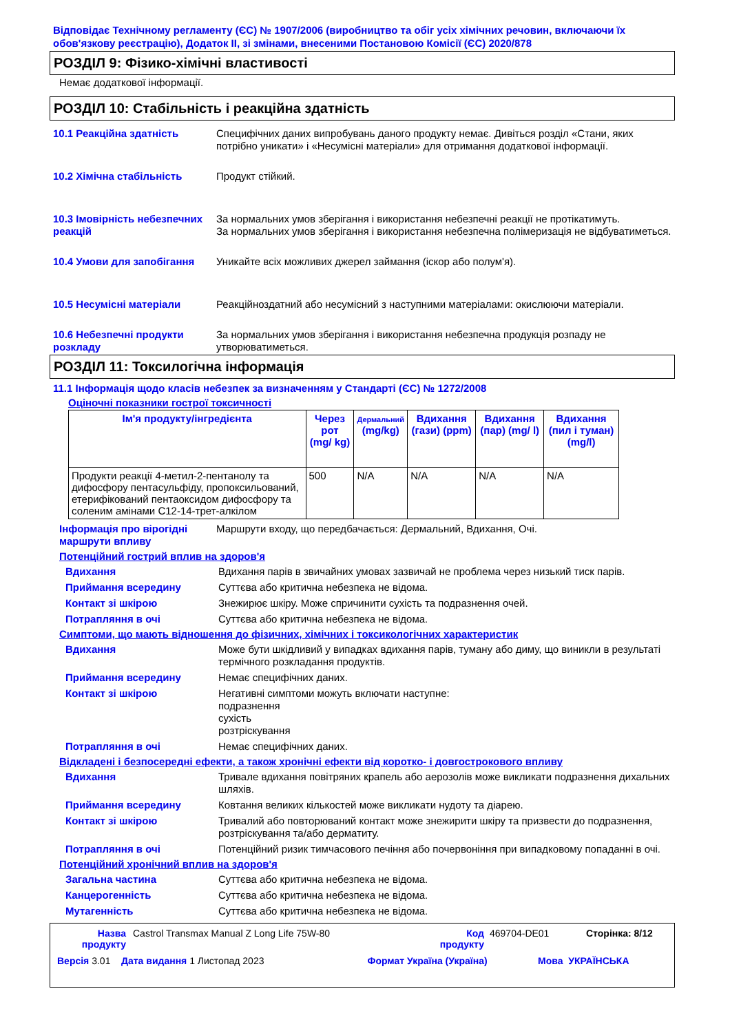Відповідає Технічному регламенту (ЄС) № 1907/2006 (виробництво та обіг усіх хімічних речовин, включаючи їх обов'язкову реєстрацію), Додаток II, зі змінами, внесеними Постановою Комісії (ЄС) 2020/878
РОЗДІЛ 9: Фізико-хімічні властивості
Немає додаткової інформації.
РОЗДІЛ 10: Стабільність і реакційна здатність
10.1 Реакційна здатність Специфічних даних випробувань даного продукту немає. Дивіться розділ «Стани, яких потрібно уникати» і «Несумісні матеріали» для отримання додаткової інформації.
10.2 Хімічна стабільність Продукт стійкий.
10.3 Імовірність небезпечних реакцій
За нормальних умов зберігання і використання небезпечні реакції не протікатимуть.
За нормальних умов зберігання і використання небезпечна полімеризація не відбуватиметься.
10.4 Умови для запобігання Уникайте всіх можливих джерел займання (іскор або полум'я).
10.5 Несумісні матеріали Реакційноздатний або несумісний з наступними матеріалами: окислюючи матеріали.
10.6 Небезпечні продукти розкладу
За нормальних умов зберігання і використання небезпечна продукція розпаду не утворюватиметься.
РОЗДІЛ 11: Токсилогічна інформація
11.1 Інформація щодо класів небезпек за визначенням у Стандарті (ЄС) № 1272/2008
Оціночні показники гострої токсичності
| Ім'я продукту/інгредієнта | Через рот (mg/ kg) | Дермальний (mg/kg) | Вдихання (гази) (ppm) | Вдихання (пар) (mg/ l) | Вдихання (пил і туман) (mg/l) |
| --- | --- | --- | --- | --- | --- |
| Продукти реакції 4-метил-2-пентанолу та дифосфору пентасульфіду, пропоксильований, етерифікований пентаоксидом дифосфору та соленим амінами C12-14-трет-алкілом | 500 | N/A | N/A | N/A | N/A |
Інформація про вірогідні маршрути впливу
Маршрути входу, що передбачається: Дермальний, Вдихання, Очі.
Потенційний гострий вплив на здоров'я
Вдихання Вдихання парів в звичайних умовах зазвичай не проблема через низький тиск парів.
Приймання всередину Суттєва або критична небезпека не відома.
Контакт зі шкірою Знежирює шкіру. Може спричинити сухість та подразнення очей.
Потрапляння в очі Суттєва або критична небезпека не відома.
Симптоми, що мають відношення до фізичних, хімічних і токсикологічних характеристик
Вдихання Може бути шкідливий у випадках вдихання парів, туману або диму, що виникли в результаті термічного розкладання продуктів.
Приймання всередину Немає специфічних даних.
Контакт зі шкірою Негативні симптоми можуть включати наступне:
подразнення
сухість
розтріскування
Потрапляння в очі Немає специфічних даних.
Відкладені і безпосередні ефекти, а також хронічні ефекти від коротко- і довгострокового впливу
Вдихання Тривале вдихання повітряних крапель або аерозолів може викликати подразнення дихальних шляхів.
Приймання всередину Ковтання великих кількостей може викликати нудоту та діарею.
Контакт зі шкірою Тривалий або повторюваний контакт може знежирити шкіру та призвести до подразнення, розтріскування та/або дерматиту.
Потрапляння в очі Потенційний ризик тимчасового печіння або почервоніння при випадковому попаданні в очі.
Потенційний хронічний вплив на здоров'я
Загальна частина Суттєва або критична небезпека не відома.
Канцерогенність Суттєва або критична небезпека не відома.
Мутагенність Суттєва або критична небезпека не відома.
Назва продукту Castrol Transmax Manual Z Long Life 75W-80 Код продукту 469704-DE01 Сторінка: 8/12
Версія 3.01 Дата видання 1 Листопад 2023 Формат Україна (Україна) Мова УКРАЇНСЬКА